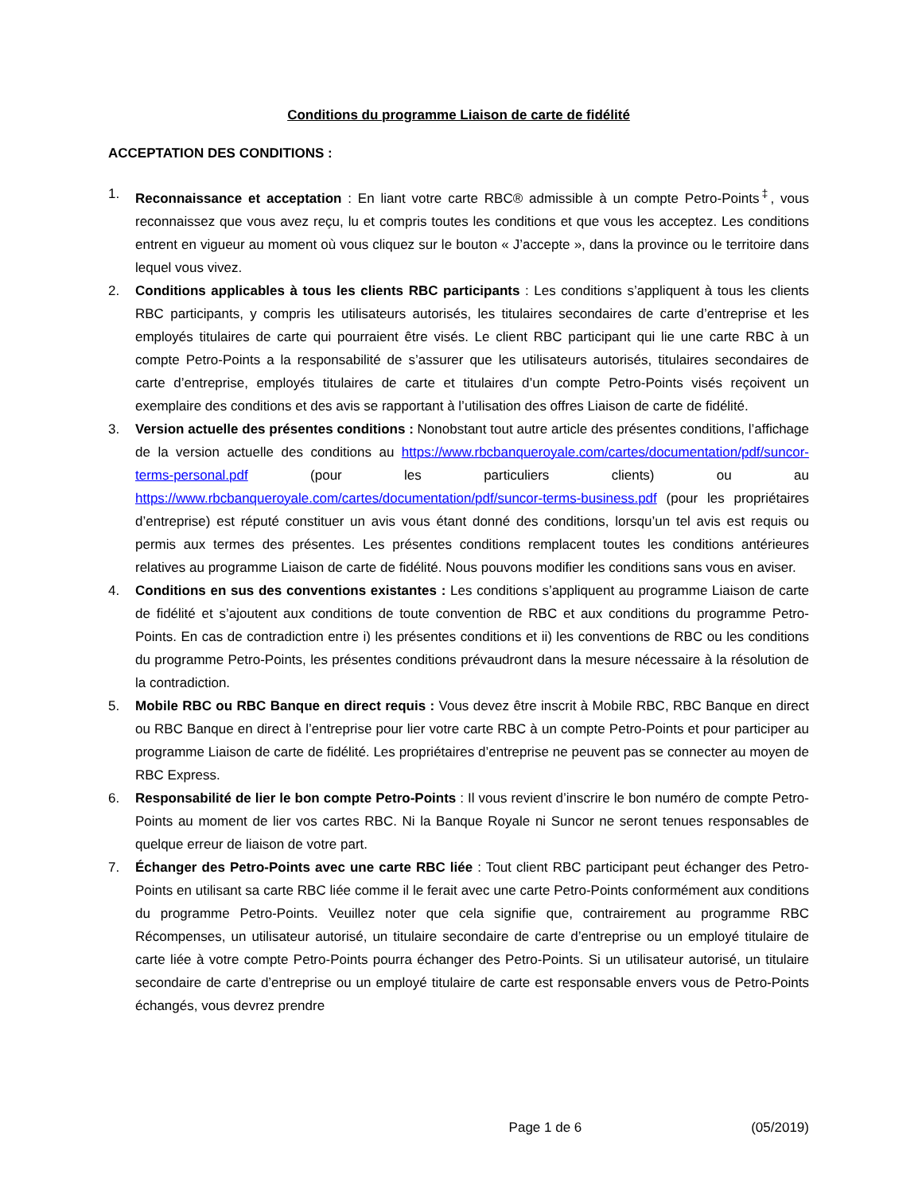Conditions du programme Liaison de carte de fidélité
ACCEPTATION DES CONDITIONS :
1. Reconnaissance et acceptation : En liant votre carte RBC® admissible à un compte Petro-Points<sup>‡</sup>, vous reconnaissez que vous avez reçu, lu et compris toutes les conditions et que vous les acceptez. Les conditions entrent en vigueur au moment où vous cliquez sur le bouton « J’accepte », dans la province ou le territoire dans lequel vous vivez.
2. Conditions applicables à tous les clients RBC participants : Les conditions s’appliquent à tous les clients RBC participants, y compris les utilisateurs autorisés, les titulaires secondaires de carte d’entreprise et les employés titulaires de carte qui pourraient être visés. Le client RBC participant qui lie une carte RBC à un compte Petro-Points a la responsabilité de s’assurer que les utilisateurs autorisés, titulaires secondaires de carte d’entreprise, employés titulaires de carte et titulaires d’un compte Petro-Points visés reçoivent un exemplaire des conditions et des avis se rapportant à l’utilisation des offres Liaison de carte de fidélité.
3. Version actuelle des présentes conditions : Nonobstant tout autre article des présentes conditions, l’affichage de la version actuelle des conditions au https://www.rbcbanqueroyale.com/cartes/documentation/pdf/suncor-terms-personal.pdf (pour les particuliers clients) ou au https://www.rbcbanqueroyale.com/cartes/documentation/pdf/suncor-terms-business.pdf (pour les propriétaires d’entreprise) est réputé constituer un avis vous étant donné des conditions, lorsqu’un tel avis est requis ou permis aux termes des présentes. Les présentes conditions remplacent toutes les conditions antérieures relatives au programme Liaison de carte de fidélité. Nous pouvons modifier les conditions sans vous en aviser.
4. Conditions en sus des conventions existantes : Les conditions s’appliquent au programme Liaison de carte de fidélité et s’ajoutent aux conditions de toute convention de RBC et aux conditions du programme Petro-Points. En cas de contradiction entre i) les présentes conditions et ii) les conventions de RBC ou les conditions du programme Petro-Points, les présentes conditions prévaudront dans la mesure nécessaire à la résolution de la contradiction.
5. Mobile RBC ou RBC Banque en direct requis : Vous devez être inscrit à Mobile RBC, RBC Banque en direct ou RBC Banque en direct à l’entreprise pour lier votre carte RBC à un compte Petro-Points et pour participer au programme Liaison de carte de fidélité. Les propriétaires d’entreprise ne peuvent pas se connecter au moyen de RBC Express.
6. Responsabilité de lier le bon compte Petro-Points : Il vous revient d’inscrire le bon numéro de compte Petro-Points au moment de lier vos cartes RBC. Ni la Banque Royale ni Suncor ne seront tenues responsables de quelque erreur de liaison de votre part.
7. Échanger des Petro-Points avec une carte RBC liée : Tout client RBC participant peut échanger des Petro-Points en utilisant sa carte RBC liée comme il le ferait avec une carte Petro-Points conformément aux conditions du programme Petro-Points. Veuillez noter que cela signifie que, contrairement au programme RBC Récompenses, un utilisateur autorisé, un titulaire secondaire de carte d’entreprise ou un employé titulaire de carte liée à votre compte Petro-Points pourra échanger des Petro-Points. Si un utilisateur autorisé, un titulaire secondaire de carte d’entreprise ou un employé titulaire de carte est responsable envers vous de Petro-Points échangés, vous devrez prendre
Page 1 de 6 (05/2019)